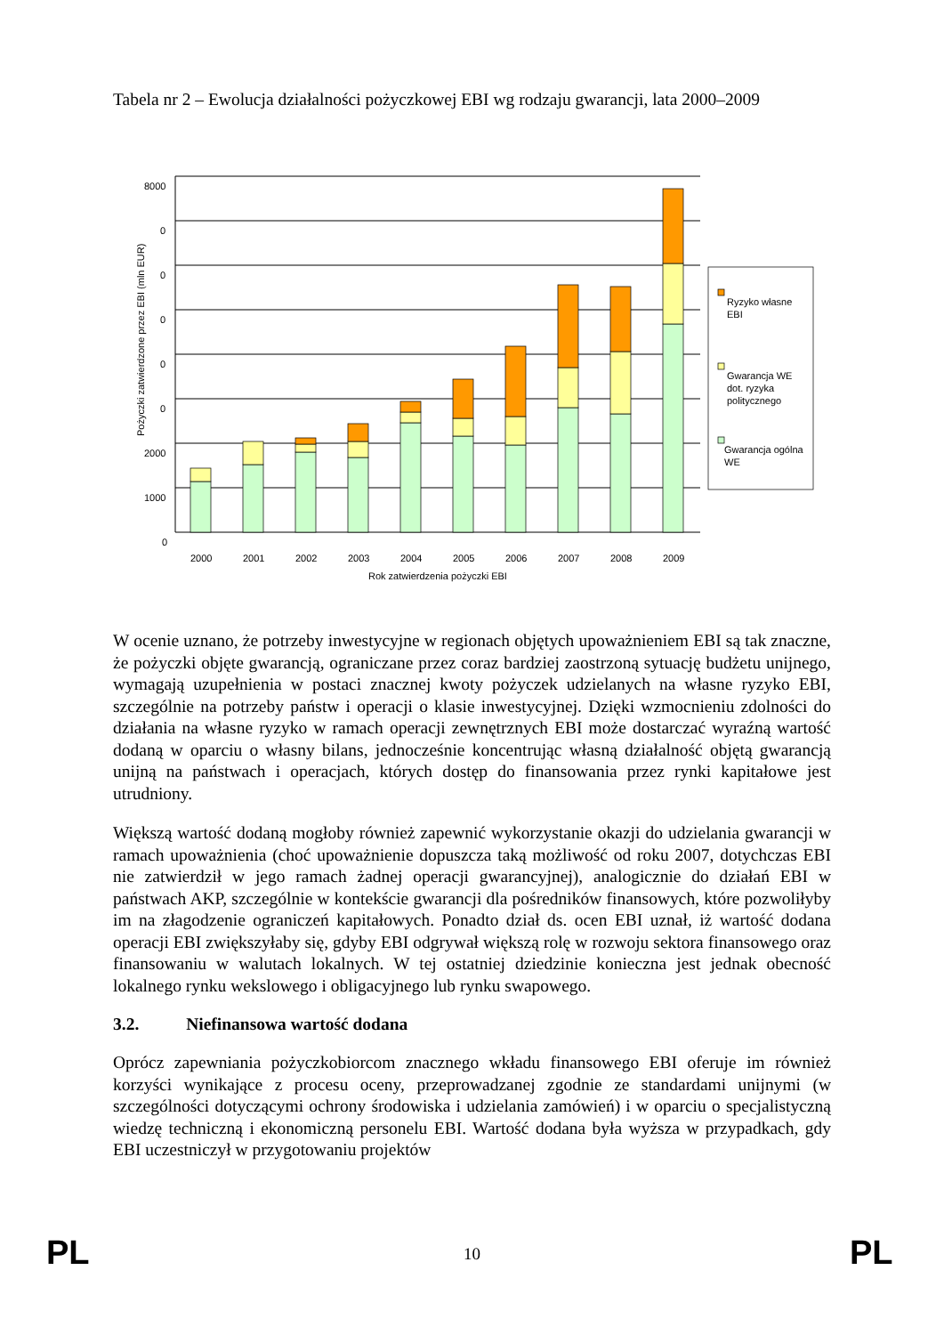Tabela nr 2 – Ewolucja działalności pożyczkowej EBI wg rodzaju gwarancji, lata 2000–2009
Pożyczki zatwierdzone przez EBI (mln EUR)
8000
0
0
0
0
0
2000
1000
0
2000
2001
2002
2003
2004
2005
2006
2007
2008
2009
Rok zatwierdzenia pożyczki EBI
Ryzyko własne
EBI
Gwarancja WE
dot. ryzyka
politycznego
Gwarancja ogólna
WE
W ocenie uznano, że potrzeby inwestycyjne w regionach objętych upoważnieniem EBI są tak znaczne, że pożyczki objęte gwarancją, ograniczane przez coraz bardziej zaostrzoną sytuację budżetu unijnego, wymagają uzupełnienia w postaci znacznej kwoty pożyczek udzielanych na własne ryzyko EBI, szczególnie na potrzeby państw i operacji o klasie inwestycyjnej. Dzięki wzmocnieniu zdolności do działania na własne ryzyko w ramach operacji zewnętrznych EBI może dostarczać wyraźną wartość dodaną w oparciu o własny bilans, jednocześnie koncentrując własną działalność objętą gwarancją unijną na państwach i operacjach, których dostęp do finansowania przez rynki kapitałowe jest utrudniony.
Większą wartość dodaną mogłoby również zapewnić wykorzystanie okazji do udzielania gwarancji w ramach upoważnienia (choć upoważnienie dopuszcza taką możliwość od roku 2007, dotychczas EBI nie zatwierdził w jego ramach żadnej operacji gwarancyjnej), analogicznie do działań EBI w państwach AKP, szczególnie w kontekście gwarancji dla pośredników finansowych, które pozwoliłyby im na złagodzenie ograniczeń kapitałowych. Ponadto dział ds. ocen EBI uznał, iż wartość dodana operacji EBI zwiększyłaby się, gdyby EBI odgrywał większą rolę w rozwoju sektora finansowego oraz finansowaniu w walutach lokalnych. W tej ostatniej dziedzinie konieczna jest jednak obecność lokalnego rynku wekslowego i obligacyjnego lub rynku swapowego.
3.2. Niefinansowa wartość dodana
Oprócz zapewniania pożyczkobiorcom znacznego wkładu finansowego EBI oferuje im również korzyści wynikające z procesu oceny, przeprowadzanej zgodnie ze standardami unijnymi (w szczególności dotyczącymi ochrony środowiska i udzielania zamówień) i w oparciu o specjalistyczną wiedzę techniczną i ekonomiczną personelu EBI. Wartość dodana była wyższa w przypadkach, gdy EBI uczestniczył w przygotowaniu projektów
PL
10 PL